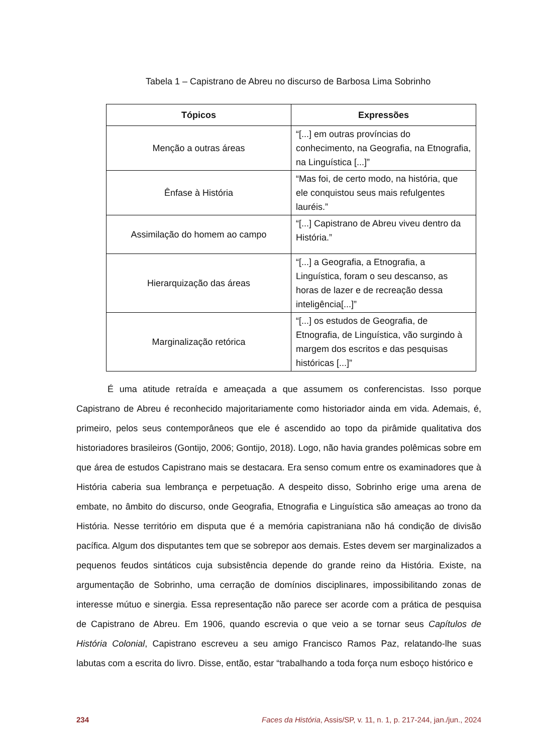Tabela 1 – Capistrano de Abreu no discurso de Barbosa Lima Sobrinho
| Tópicos | Expressões |
| --- | --- |
| Menção a outras áreas | “[...] em outras províncias do conhecimento, na Geografia, na Etnografia, na Linguística [...]” |
| Ênfase à História | “Mas foi, de certo modo, na história, que ele conquistou seus mais refulgentes lauréis.” |
| Assimilação do homem ao campo | “[...] Capistrano de Abreu viveu dentro da História.” |
| Hierarquização das áreas | “[...] a Geografia, a Etnografia, a Linguística, foram o seu descanso, as horas de lazer e de recreação dessa inteligência[...]” |
| Marginalização retórica | “[...] os estudos de Geografia, de Etnografia, de Linguística, vão surgindo à margem dos escritos e das pesquisas históricas [...]” |
É uma atitude retraída e ameaçada a que assumem os conferencistas. Isso porque Capistrano de Abreu é reconhecido majoritariamente como historiador ainda em vida. Ademais, é, primeiro, pelos seus contemporâneos que ele é ascendido ao topo da pirâmide qualitativa dos historiadores brasileiros (Gontijo, 2006; Gontijo, 2018). Logo, não havia grandes polêmicas sobre em que área de estudos Capistrano mais se destacara. Era senso comum entre os examinadores que à História caberia sua lembrança e perpetuação. A despeito disso, Sobrinho erige uma arena de embate, no âmbito do discurso, onde Geografia, Etnografia e Linguística são ameaças ao trono da História. Nesse território em disputa que é a memória capistraniana não há condição de divisão pacífica. Algum dos disputantes tem que se sobrepor aos demais. Estes devem ser marginalizados a pequenos feudos sintáticos cuja subsistência depende do grande reino da História. Existe, na argumentação de Sobrinho, uma cerração de domínios disciplinares, impossibilitando zonas de interesse mútuo e sinergia. Essa representação não parece ser acorde com a prática de pesquisa de Capistrano de Abreu. Em 1906, quando escrevia o que veio a se tornar seus Capítulos de História Colonial, Capistrano escreveu a seu amigo Francisco Ramos Paz, relatando-lhe suas labutas com a escrita do livro. Disse, então, estar “trabalhando a toda força num esboço histórico e
234 Faces da História, Assis/SP, v. 11, n. 1, p. 217-244, jan./jun., 2024